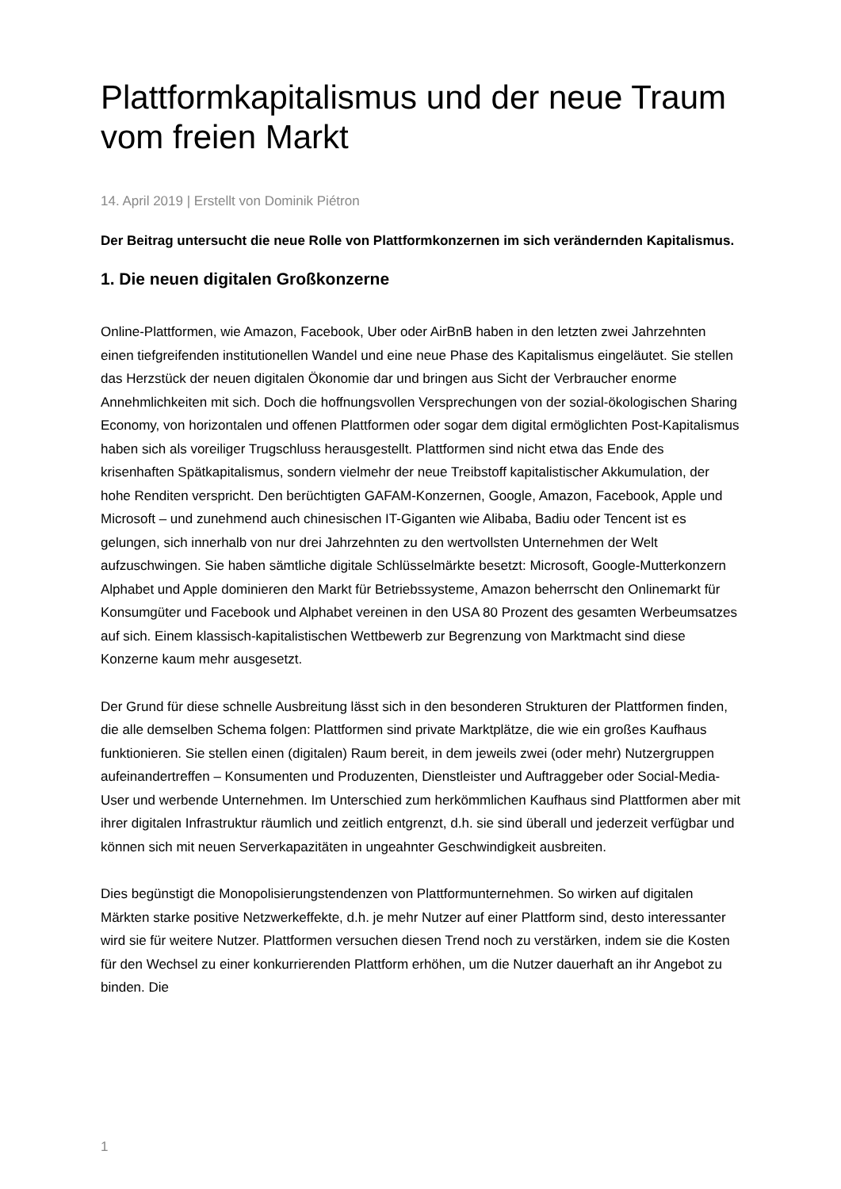Plattformkapitalismus und der neue Traum vom freien Markt
14. April 2019 | Erstellt von Dominik Piétron
Der Beitrag untersucht die neue Rolle von Plattformkonzernen im sich verändernden Kapitalismus.
1. Die neuen digitalen Großkonzerne
Online-Plattformen, wie Amazon, Facebook, Uber oder AirBnB haben in den letzten zwei Jahrzehnten einen tiefgreifenden institutionellen Wandel und eine neue Phase des Kapitalismus eingeläutet. Sie stellen das Herzstück der neuen digitalen Ökonomie dar und bringen aus Sicht der Verbraucher enorme Annehmlichkeiten mit sich. Doch die hoffnungsvollen Versprechungen von der sozial-ökologischen Sharing Economy, von horizontalen und offenen Plattformen oder sogar dem digital ermöglichten Post-Kapitalismus haben sich als voreiliger Trugschluss herausgestellt. Plattformen sind nicht etwa das Ende des krisenhaften Spätkapitalismus, sondern vielmehr der neue Treibstoff kapitalistischer Akkumulation, der hohe Renditen verspricht. Den berüchtigten GAFAM-Konzernen, Google, Amazon, Facebook, Apple und Microsoft – und zunehmend auch chinesischen IT-Giganten wie Alibaba, Badiu oder Tencent ist es gelungen, sich innerhalb von nur drei Jahrzehnten zu den wertvollsten Unternehmen der Welt aufzuschwingen. Sie haben sämtliche digitale Schlüsselmärkte besetzt: Microsoft, Google-Mutterkonzern Alphabet und Apple dominieren den Markt für Betriebssysteme, Amazon beherrscht den Onlinemarkt für Konsumgüter und Facebook und Alphabet vereinen in den USA 80 Prozent des gesamten Werbeumsatzes auf sich. Einem klassisch-kapitalistischen Wettbewerb zur Begrenzung von Marktmacht sind diese Konzerne kaum mehr ausgesetzt.
Der Grund für diese schnelle Ausbreitung lässt sich in den besonderen Strukturen der Plattformen finden, die alle demselben Schema folgen: Plattformen sind private Marktplätze, die wie ein großes Kaufhaus funktionieren. Sie stellen einen (digitalen) Raum bereit, in dem jeweils zwei (oder mehr) Nutzergruppen aufeinandertreffen – Konsumenten und Produzenten, Dienstleister und Auftraggeber oder Social-Media-User und werbende Unternehmen. Im Unterschied zum herkömmlichen Kaufhaus sind Plattformen aber mit ihrer digitalen Infrastruktur räumlich und zeitlich entgrenzt, d.h. sie sind überall und jederzeit verfügbar und können sich mit neuen Serverkapazitäten in ungeahnter Geschwindigkeit ausbreiten.
Dies begünstigt die Monopolisierungstendenzen von Plattformunternehmen. So wirken auf digitalen Märkten starke positive Netzwerkeffekte, d.h. je mehr Nutzer auf einer Plattform sind, desto interessanter wird sie für weitere Nutzer. Plattformen versuchen diesen Trend noch zu verstärken, indem sie die Kosten für den Wechsel zu einer konkurrierenden Plattform erhöhen, um die Nutzer dauerhaft an ihr Angebot zu binden. Die
1